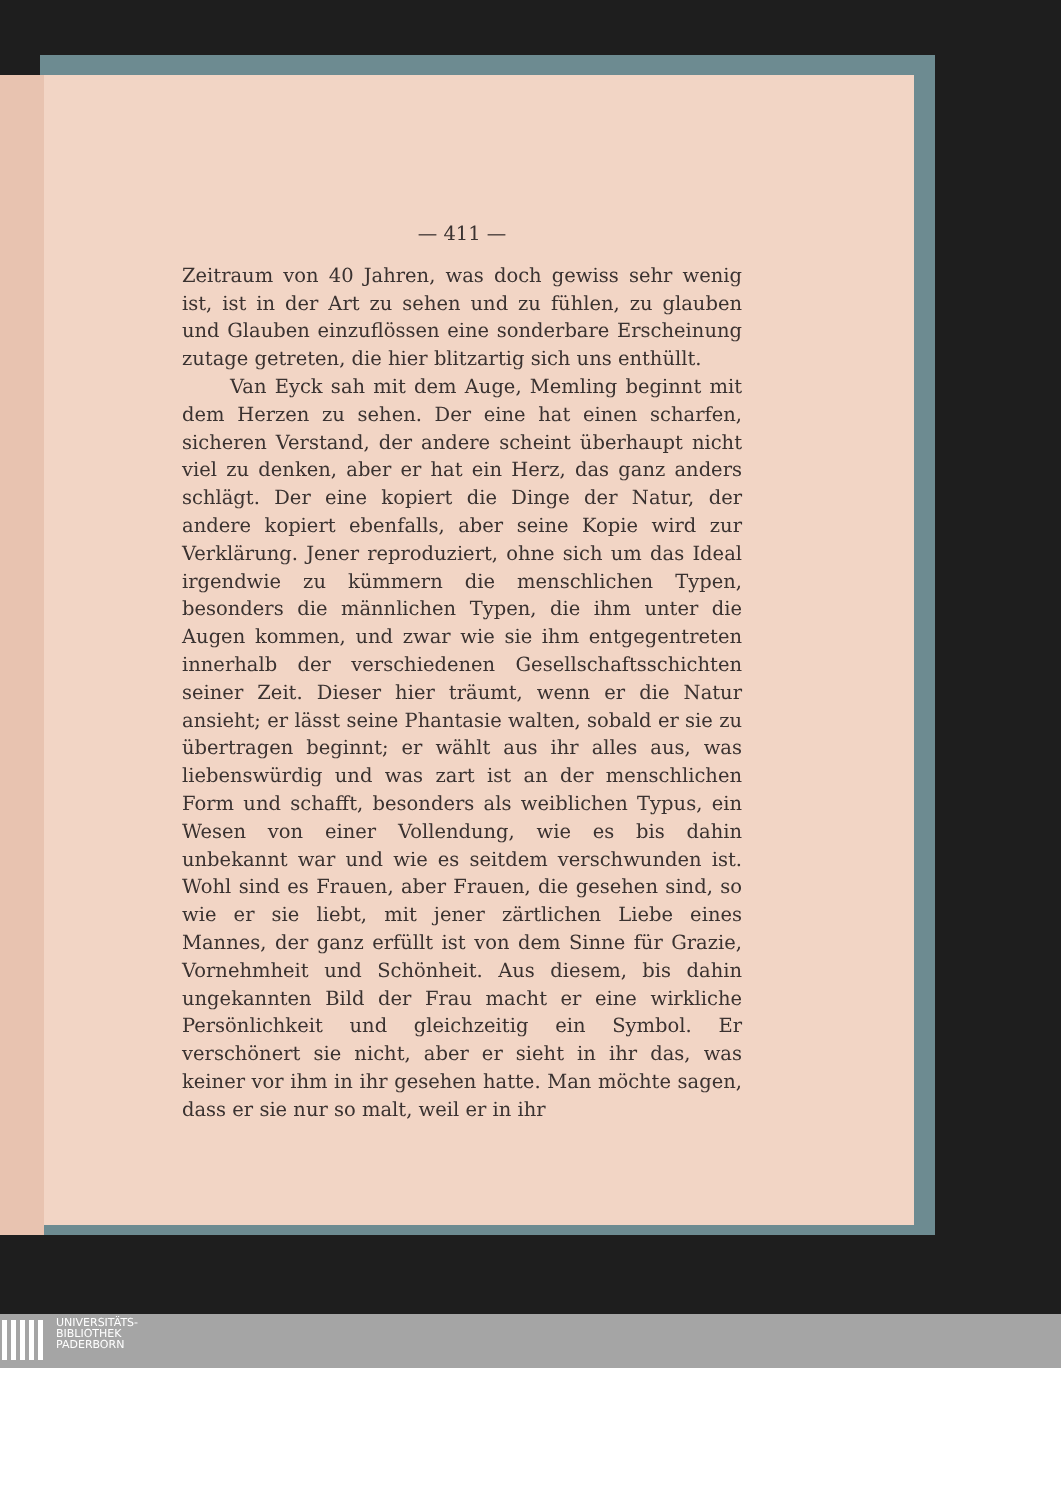— 411 —
Zeitraum von 40 Jahren, was doch gewiss sehr wenig ist, ist in der Art zu sehen und zu fühlen, zu glauben und Glauben einzuflössen eine sonderbare Erscheinung zutage getreten, die hier blitzartig sich uns enthüllt.
Van Eyck sah mit dem Auge, Memling beginnt mit dem Herzen zu sehen. Der eine hat einen scharfen, sicheren Verstand, der andere scheint überhaupt nicht viel zu denken, aber er hat ein Herz, das ganz anders schlägt. Der eine kopiert die Dinge der Natur, der andere kopiert ebenfalls, aber seine Kopie wird zur Verklärung. Jener reproduziert, ohne sich um das Ideal irgendwie zu kümmern die menschlichen Typen, besonders die männlichen Typen, die ihm unter die Augen kommen, und zwar wie sie ihm entgegentreten innerhalb der verschiedenen Gesellschaftsschichten seiner Zeit. Dieser hier träumt, wenn er die Natur ansieht; er lässt seine Phantasie walten, sobald er sie zu übertragen beginnt; er wählt aus ihr alles aus, was liebenswürdig und was zart ist an der menschlichen Form und schafft, besonders als weiblichen Typus, ein Wesen von einer Vollendung, wie es bis dahin unbekannt war und wie es seitdem verschwunden ist. Wohl sind es Frauen, aber Frauen, die gesehen sind, so wie er sie liebt, mit jener zärtlichen Liebe eines Mannes, der ganz erfüllt ist von dem Sinne für Grazie, Vornehmheit und Schönheit. Aus diesem, bis dahin ungekannten Bild der Frau macht er eine wirkliche Persönlichkeit und gleichzeitig ein Symbol. Er verschönert sie nicht, aber er sieht in ihr das, was keiner vor ihm in ihr gesehen hatte. Man möchte sagen, dass er sie nur so malt, weil er in ihr
UNIVERSITÄTS-
BIBLIOTHEK
PADERBORN